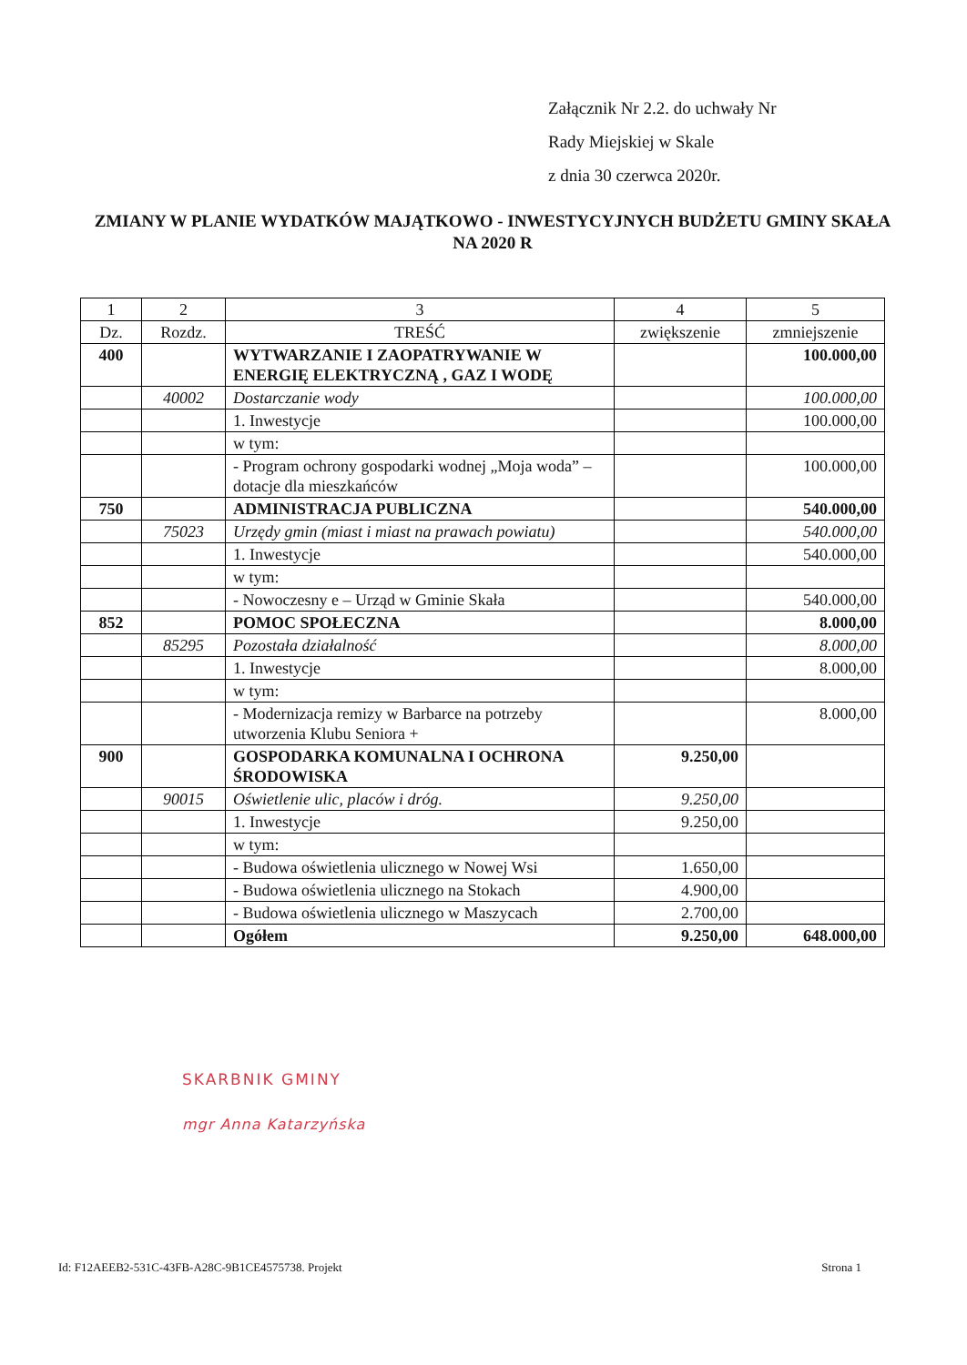Załącznik Nr 2.2. do uchwały Nr
Rady Miejskiej w Skale
z dnia 30 czerwca 2020r.
ZMIANY W PLANIE WYDATKÓW MAJĄTKOWO - INWESTYCYJNYCH BUDŻETU GMINY SKAŁA NA 2020 R
| 1 | 2 | 3 | 4 | 5 |
| Dz. | Rozdz. | TREŚĆ | zwiększenie | zmniejszenie |
| 400 | | WYTWARZANIE I ZAOPATRYWANIE W ENERGIĘ ELEKTRYCZNĄ , GAZ I WODĘ | | 100.000,00 |
| | 40002 | Dostarczanie wody | | 100.000,00 |
| | | 1. Inwestycje | | 100.000,00 |
| | | w tym: | | |
| | | - Program ochrony gospodarki wodnej „Moja woda” – dotacje dla mieszkańców | | 100.000,00 |
| 750 | | ADMINISTRACJA PUBLICZNA | | 540.000,00 |
| | 75023 | Urzędy gmin (miast i miast na prawach powiatu) | | 540.000,00 |
| | | 1. Inwestycje | | 540.000,00 |
| | | w tym: | | |
| | | - Nowoczesny e – Urząd w Gminie Skała | | 540.000,00 |
| 852 | | POMOC SPOŁECZNA | | 8.000,00 |
| | 85295 | Pozostała działalność | | 8.000,00 |
| | | 1. Inwestycje | | 8.000,00 |
| | | w tym: | | |
| | | - Modernizacja remizy w Barbarce na potrzeby utworzenia Klubu Seniora + | | 8.000,00 |
| 900 | | GOSPODARKA KOMUNALNA I OCHRONA ŚRODOWISKA | 9.250,00 | |
| | 90015 | Oświetlenie ulic, placów i dróg. | 9.250,00 | |
| | | 1. Inwestycje | 9.250,00 | |
| | | w tym: | | |
| | | - Budowa oświetlenia ulicznego w Nowej Wsi | 1.650,00 | |
| | | - Budowa oświetlenia ulicznego na Stokach | 4.900,00 | |
| | | - Budowa oświetlenia ulicznego w Maszycach | 2.700,00 | |
| | | Ogółem | 9.250,00 | 648.000,00 |
SKARBNIK GMINY
mgr Anna Katarzyńska
Id: F12AEEB2-531C-43FB-A28C-9B1CE4575738. Projekt Strona 1